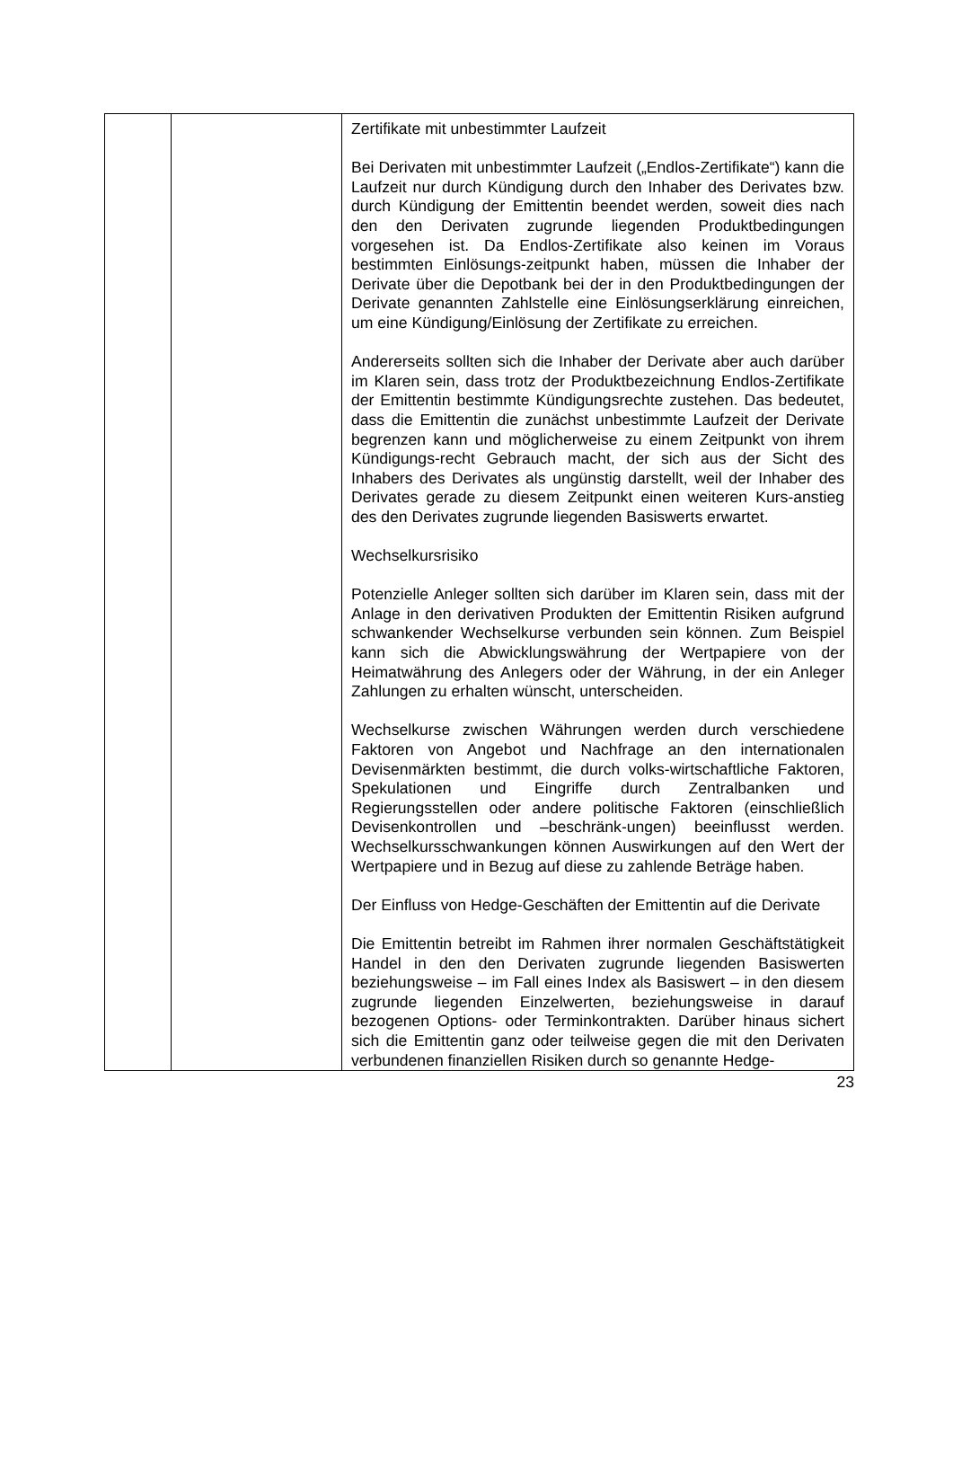| | | Zertifikate mit unbestimmter Laufzeit Bei Derivaten mit unbestimmter Laufzeit („Endlos-Zertifikate“) kann die Laufzeit nur durch Kündigung durch den Inhaber des Derivates bzw. durch Kündigung der Emittentin beendet werden, soweit dies nach den den Derivaten zugrunde liegenden Produktbedingungen vorgesehen ist. Da Endlos-Zertifikate also keinen im Voraus bestimmten Einlösungs-zeitpunkt haben, müssen die Inhaber der Derivate über die Depotbank bei der in den Produktbedingungen der Derivate genannten Zahlstelle eine Einlösungserklärung einreichen, um eine Kündigung/Einlösung der Zertifikate zu erreichen. Andererseits sollten sich die Inhaber der Derivate aber auch darüber im Klaren sein, dass trotz der Produktbezeichnung Endlos-Zertifikate der Emittentin bestimmte Kündigungsrechte zustehen. Das bedeutet, dass die Emittentin die zunächst unbestimmte Laufzeit der Derivate begrenzen kann und möglicherweise zu einem Zeitpunkt von ihrem Kündigungs-recht Gebrauch macht, der sich aus der Sicht des Inhabers des Derivates als ungünstig darstellt, weil der Inhaber des Derivates gerade zu diesem Zeitpunkt einen weiteren Kurs-anstieg des den Derivates zugrunde liegenden Basiswerts erwartet. Wechselkursrisiko Potenzielle Anleger sollten sich darüber im Klaren sein, dass mit der Anlage in den derivativen Produkten der Emittentin Risiken aufgrund schwankender Wechselkurse verbunden sein können. Zum Beispiel kann sich die Abwicklungswährung der Wertpapiere von der Heimatwährung des Anlegers oder der Währung, in der ein Anleger Zahlungen zu erhalten wünscht, unterscheiden. Wechselkurse zwischen Währungen werden durch verschiedene Faktoren von Angebot und Nachfrage an den internationalen Devisenmärkten bestimmt, die durch volks-wirtschaftliche Faktoren, Spekulationen und Eingriffe durch Zentralbanken und Regierungsstellen oder andere politische Faktoren (einschließlich Devisenkontrollen und –beschränk-ungen) beeinflusst werden. Wechselkursschwankungen können Auswirkungen auf den Wert der Wertpapiere und in Bezug auf diese zu zahlende Beträge haben. Der Einfluss von Hedge-Geschäften der Emittentin auf die Derivate Die Emittentin betreibt im Rahmen ihrer normalen Geschäftstätigkeit Handel in den den Derivaten zugrunde liegenden Basiswerten beziehungsweise – im Fall eines Index als Basiswert – in den diesem zugrunde liegenden Einzelwerten, beziehungsweise in darauf bezogenen Options- oder Terminkontrakten. Darüber hinaus sichert sich die Emittentin ganz oder teilweise gegen die mit den Derivaten verbundenen finanziellen Risiken durch so genannte Hedge- |
23